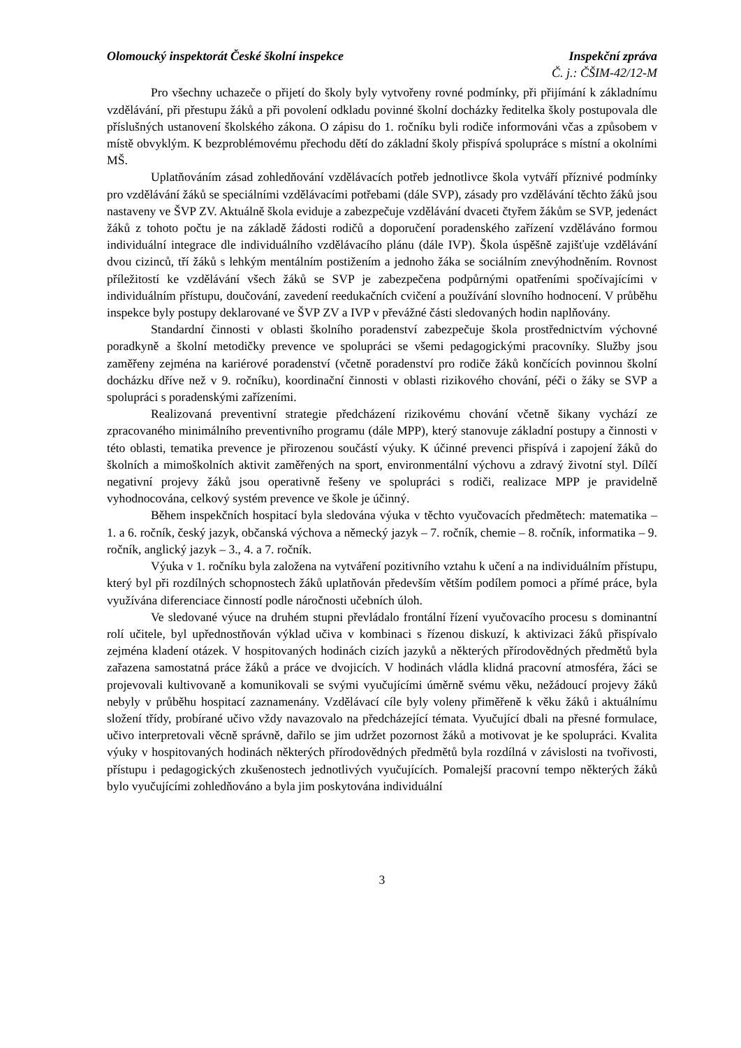Olomoucký inspektorát České školní inspekce Inspekční zpráva
Č. j.: ČŠIM-42/12-M
Pro všechny uchazeče o přijetí do školy byly vytvořeny rovné podmínky, při přijímání k základnímu vzdělávání, při přestupu žáků a při povolení odkladu povinné školní docházky ředitelka školy postupovala dle příslušných ustanovení školského zákona. O zápisu do 1. ročníku byli rodiče informováni včas a způsobem v místě obvyklým. K bezproblémovému přechodu dětí do základní školy přispívá spolupráce s místní a okolními MŠ.
Uplatňováním zásad zohledňování vzdělávacích potřeb jednotlivce škola vytváří příznivé podmínky pro vzdělávání žáků se speciálními vzdělávacími potřebami (dále SVP), zásady pro vzdělávání těchto žáků jsou nastaveny ve ŠVP ZV. Aktuálně škola eviduje a zabezpečuje vzdělávání dvaceti čtyřem žákům se SVP, jedenáct žáků z tohoto počtu je na základě žádosti rodičů a doporučení poradenského zařízení vzděláváno formou individuální integrace dle individuálního vzdělávacího plánu (dále IVP). Škola úspěšně zajišťuje vzdělávání dvou cizinců, tří žáků s lehkým mentálním postižením a jednoho žáka se sociálním znevýhodněním. Rovnost příležitostí ke vzdělávání všech žáků se SVP je zabezpečena podpůrnými opatřeními spočívajícími v individuálním přístupu, doučování, zavedení reedukačních cvičení a používání slovního hodnocení. V průběhu inspekce byly postupy deklarované ve ŠVP ZV a IVP v převážné části sledovaných hodin naplňovány.
Standardní činnosti v oblasti školního poradenství zabezpečuje škola prostřednictvím výchovné poradkyně a školní metodičky prevence ve spolupráci se všemi pedagogickými pracovníky. Služby jsou zaměřeny zejména na kariérové poradenství (včetně poradenství pro rodiče žáků končících povinnou školní docházku dříve než v 9. ročníku), koordinační činnosti v oblasti rizikového chování, péči o žáky se SVP a spolupráci s poradenskými zařízeními.
Realizovaná preventivní strategie předcházení rizikovému chování včetně šikany vychází ze zpracovaného minimálního preventivního programu (dále MPP), který stanovuje základní postupy a činnosti v této oblasti, tematika prevence je přirozenou součástí výuky. K účinné prevenci přispívá i zapojení žáků do školních a mimoškolních aktivit zaměřených na sport, environmentální výchovu a zdravý životní styl. Dílčí negativní projevy žáků jsou operativně řešeny ve spolupráci s rodiči, realizace MPP je pravidelně vyhodnocována, celkový systém prevence ve škole je účinný.
Během inspekčních hospitací byla sledována výuka v těchto vyučovacích předmětech: matematika – 1. a 6. ročník, český jazyk, občanská výchova a německý jazyk – 7. ročník, chemie – 8. ročník, informatika – 9. ročník, anglický jazyk – 3., 4. a 7. ročník.
Výuka v 1. ročníku byla založena na vytváření pozitivního vztahu k učení a na individuálním přístupu, který byl při rozdílných schopnostech žáků uplatňován především větším podílem pomoci a přímé práce, byla využívána diferenciace činností podle náročnosti učebních úloh.
Ve sledované výuce na druhém stupni převládalo frontální řízení vyučovacího procesu s dominantní rolí učitele, byl upřednostňován výklad učiva v kombinaci s řízenou diskuzí, k aktivizaci žáků přispívalo zejména kladení otázek. V hospitovaných hodinách cizích jazyků a některých přírodovědných předmětů byla zařazena samostatná práce žáků a práce ve dvojicích. V hodinách vládla klidná pracovní atmosféra, žáci se projevovali kultivovaně a komunikovali se svými vyučujícími úměrně svému věku, nežádoucí projevy žáků nebyly v průběhu hospitací zaznamenány. Vzdělávací cíle byly voleny přiměřeně k věku žáků i aktuálnímu složení třídy, probírané učivo vždy navazovalo na předcházející témata. Vyučující dbali na přesné formulace, učivo interpretovali věcně správně, dařilo se jim udržet pozornost žáků a motivovat je ke spolupráci. Kvalita výuky v hospitovaných hodinách některých přírodovědných předmětů byla rozdílná v závislosti na tvořivosti, přístupu i pedagogických zkušenostech jednotlivých vyučujících. Pomalejší pracovní tempo některých žáků bylo vyučujícími zohledňováno a byla jim poskytována individuální
3